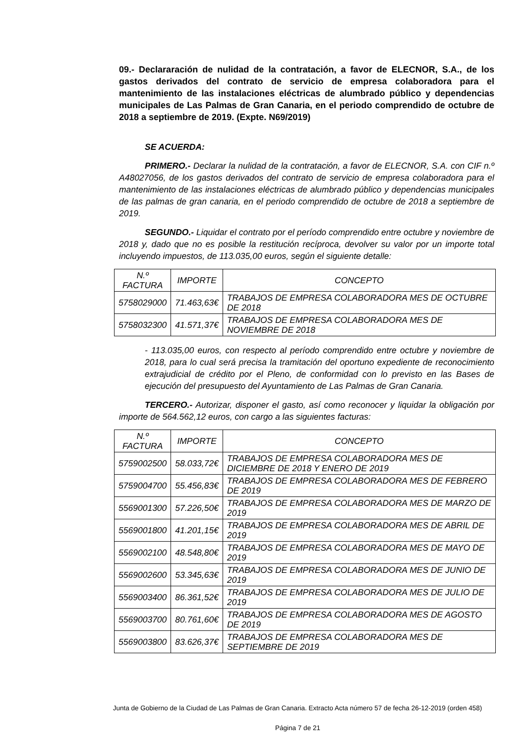09.- Declararación de nulidad de la contratación, a favor de ELECNOR, S.A., de los gastos derivados del contrato de servicio de empresa colaboradora para el mantenimiento de las instalaciones eléctricas de alumbrado público y dependencias municipales de Las Palmas de Gran Canaria, en el periodo comprendido de octubre de 2018 a septiembre de 2019. (Expte. N69/2019)
SE ACUERDA:
PRIMERO.- Declarar la nulidad de la contratación, a favor de ELECNOR, S.A. con CIF n.º A48027056, de los gastos derivados del contrato de servicio de empresa colaboradora para el mantenimiento de las instalaciones eléctricas de alumbrado público y dependencias municipales de las palmas de gran canaria, en el periodo comprendido de octubre de 2018 a septiembre de 2019.
SEGUNDO.- Liquidar el contrato por el período comprendido entre octubre y noviembre de 2018 y, dado que no es posible la restitución recíproca, devolver su valor por un importe total incluyendo impuestos, de 113.035,00 euros, según el siguiente detalle:
| N.º FACTURA | IMPORTE | CONCEPTO |
| --- | --- | --- |
| 5758029000 | 71.463,63€ | TRABAJOS DE EMPRESA COLABORADORA MES DE OCTUBRE DE 2018 |
| 5758032300 | 41.571,37€ | TRABAJOS DE EMPRESA COLABORADORA MES DE NOVIEMBRE DE 2018 |
- 113.035,00 euros, con respecto al período comprendido entre octubre y noviembre de 2018, para lo cual será precisa la tramitación del oportuno expediente de reconocimiento extrajudicial de crédito por el Pleno, de conformidad con lo previsto en las Bases de ejecución del presupuesto del Ayuntamiento de Las Palmas de Gran Canaria.
TERCERO.- Autorizar, disponer el gasto, así como reconocer y liquidar la obligación por importe de 564.562,12 euros, con cargo a las siguientes facturas:
| N.º FACTURA | IMPORTE | CONCEPTO |
| --- | --- | --- |
| 5759002500 | 58.033,72€ | TRABAJOS DE EMPRESA COLABORADORA MES DE DICIEMBRE DE 2018 Y ENERO DE 2019 |
| 5759004700 | 55.456,83€ | TRABAJOS DE EMPRESA COLABORADORA MES DE FEBRERO DE 2019 |
| 5569001300 | 57.226,50€ | TRABAJOS DE EMPRESA COLABORADORA MES DE MARZO DE 2019 |
| 5569001800 | 41.201,15€ | TRABAJOS DE EMPRESA COLABORADORA MES DE ABRIL DE 2019 |
| 5569002100 | 48.548,80€ | TRABAJOS DE EMPRESA COLABORADORA MES DE MAYO DE 2019 |
| 5569002600 | 53.345,63€ | TRABAJOS DE EMPRESA COLABORADORA MES DE JUNIO DE 2019 |
| 5569003400 | 86.361,52€ | TRABAJOS DE EMPRESA COLABORADORA MES DE JULIO DE 2019 |
| 5569003700 | 80.761,60€ | TRABAJOS DE EMPRESA COLABORADORA MES DE AGOSTO DE 2019 |
| 5569003800 | 83.626,37€ | TRABAJOS DE EMPRESA COLABORADORA MES DE SEPTIEMBRE DE 2019 |
Junta de Gobierno de la Ciudad de Las Palmas de Gran Canaria. Extracto Acta número 57 de fecha 26-12-2019 (orden 458)
Página 7 de 21